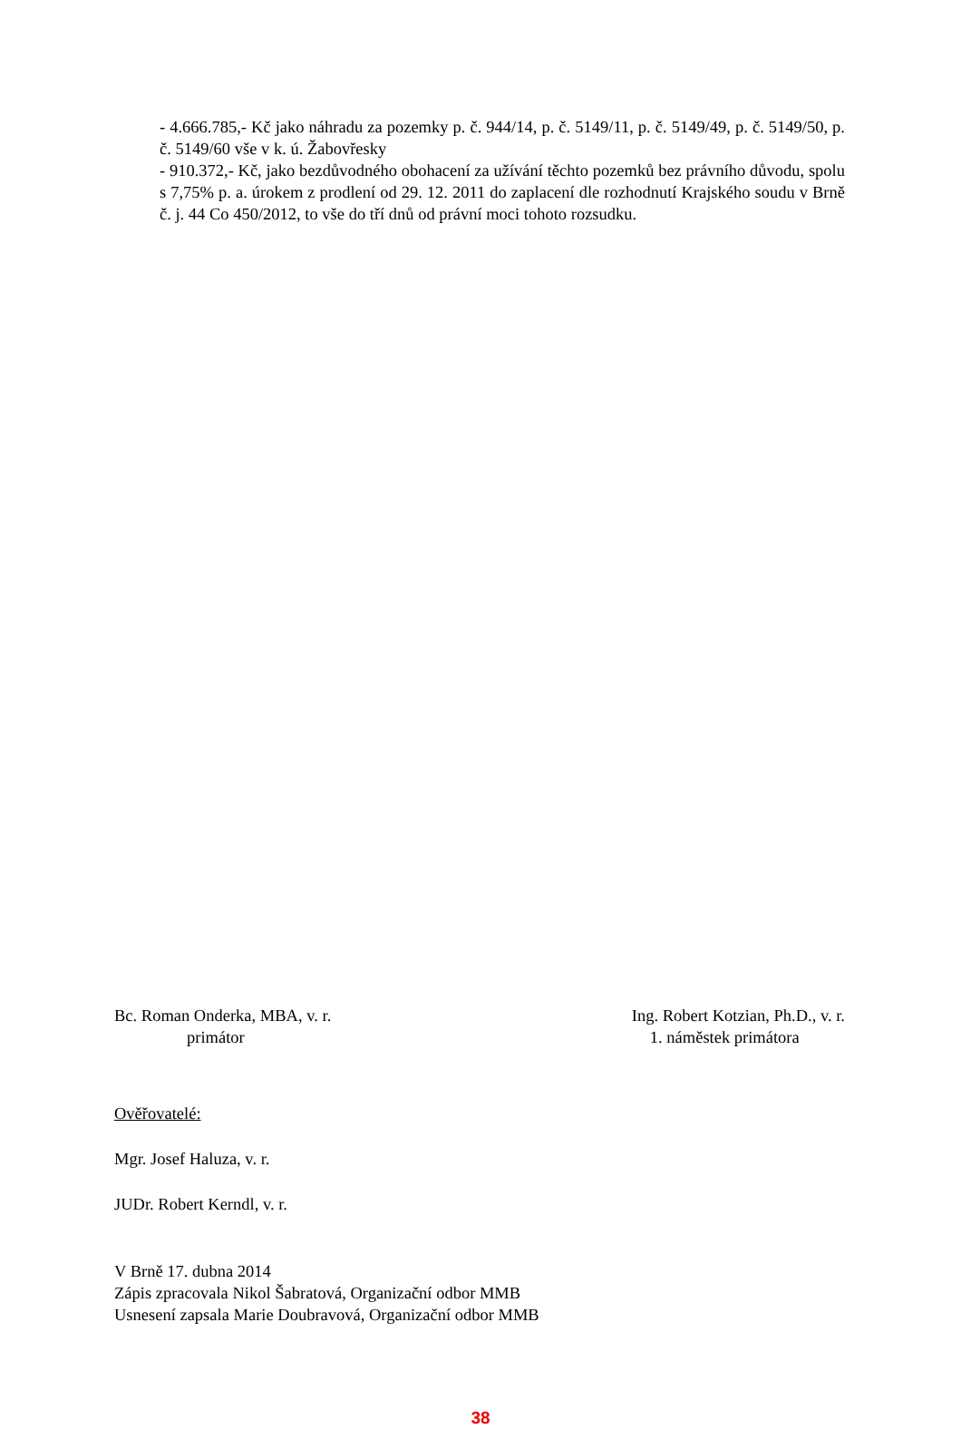- 4.666.785,- Kč jako náhradu za pozemky p. č. 944/14, p. č. 5149/11, p. č. 5149/49, p. č. 5149/50, p. č. 5149/60 vše v k. ú. Žabovřesky
- 910.372,- Kč, jako bezdůvodného obohacení za užívání těchto pozemků bez právního důvodu, spolu s 7,75% p. a. úrokem z prodlení od 29. 12. 2011 do zaplacení dle rozhodnutí Krajského soudu v Brně č. j. 44 Co 450/2012, to vše do tří dnů od právní moci tohoto rozsudku.
Bc. Roman Onderka, MBA, v. r.
primátor
Ing. Robert Kotzian, Ph.D., v. r.
1. náměstek primátora
Ověřovatelé:
Mgr. Josef Haluza, v. r.
JUDr. Robert Kerndl, v. r.
V Brně 17. dubna 2014
Zápis zpracovala Nikol Šabratová, Organizační odbor MMB
Usnesení zapsala Marie Doubravová, Organizační odbor MMB
38